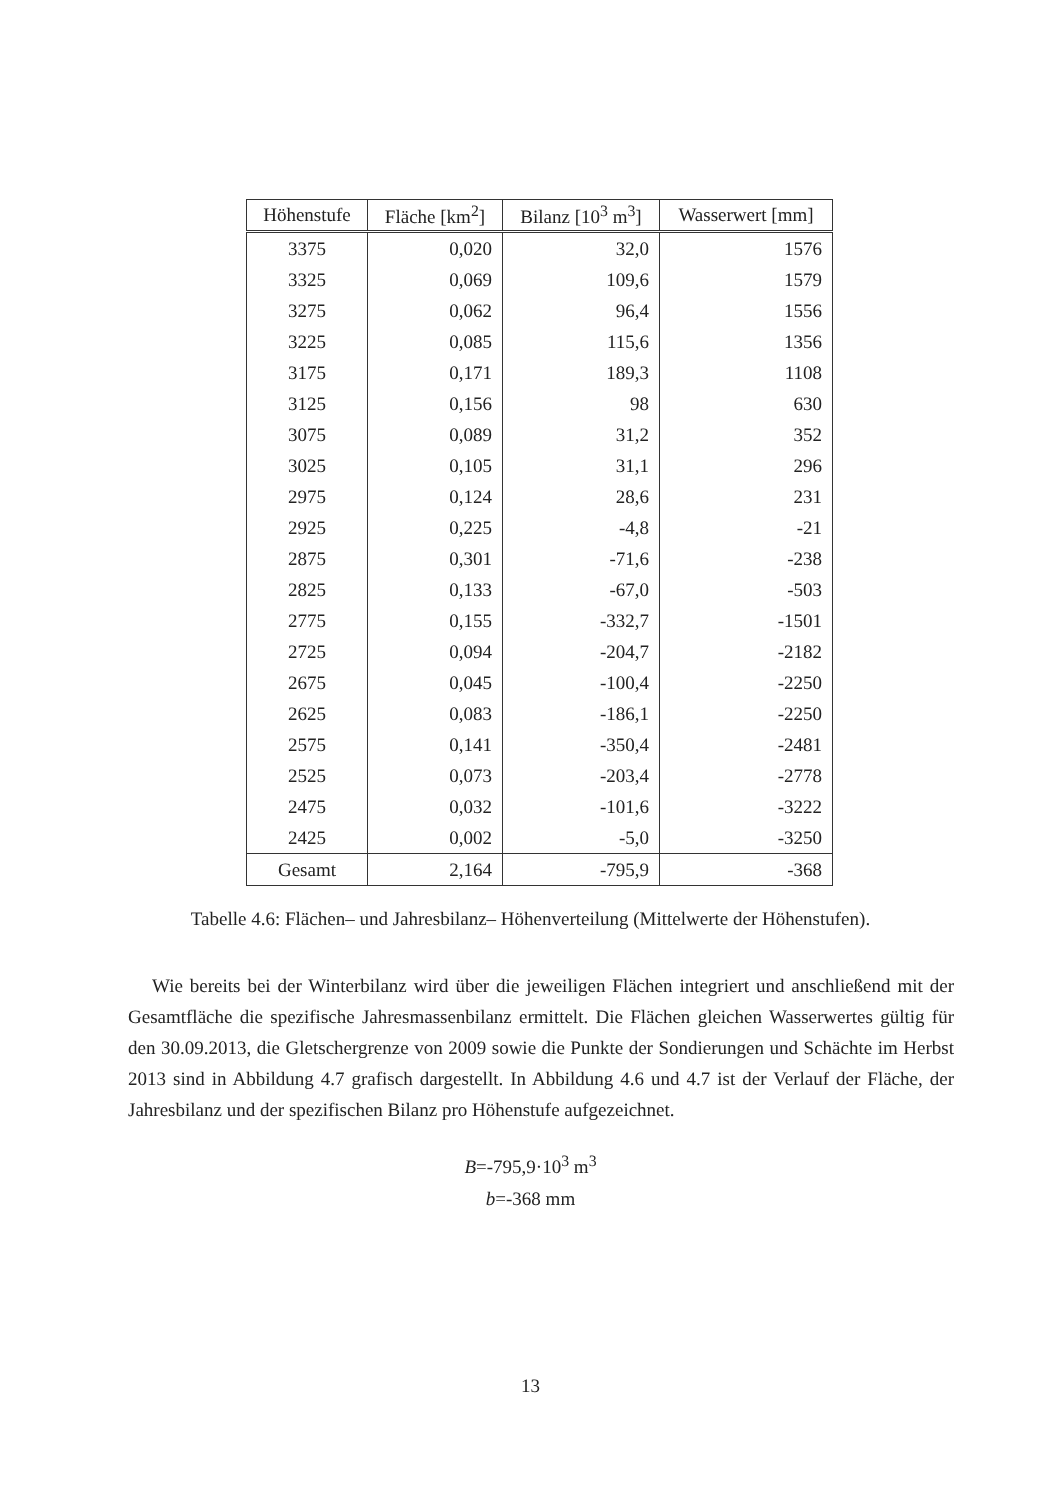| Höhenstufe | Fläche [km<sup>2</sup>] | Bilanz [10<sup>3</sup> m<sup>3</sup>] | Wasserwert [mm] |
| --- | --- | --- | --- |
| 3375 | 0,020 | 32,0 | 1576 |
| 3325 | 0,069 | 109,6 | 1579 |
| 3275 | 0,062 | 96,4 | 1556 |
| 3225 | 0,085 | 115,6 | 1356 |
| 3175 | 0,171 | 189,3 | 1108 |
| 3125 | 0,156 | 98 | 630 |
| 3075 | 0,089 | 31,2 | 352 |
| 3025 | 0,105 | 31,1 | 296 |
| 2975 | 0,124 | 28,6 | 231 |
| 2925 | 0,225 | -4,8 | -21 |
| 2875 | 0,301 | -71,6 | -238 |
| 2825 | 0,133 | -67,0 | -503 |
| 2775 | 0,155 | -332,7 | -1501 |
| 2725 | 0,094 | -204,7 | -2182 |
| 2675 | 0,045 | -100,4 | -2250 |
| 2625 | 0,083 | -186,1 | -2250 |
| 2575 | 0,141 | -350,4 | -2481 |
| 2525 | 0,073 | -203,4 | -2778 |
| 2475 | 0,032 | -101,6 | -3222 |
| 2425 | 0,002 | -5,0 | -3250 |
| Gesamt | 2,164 | -795,9 | -368 |
Tabelle 4.6: Flächen– und Jahresbilanz– Höhenverteilung (Mittelwerte der Höhenstufen).
Wie bereits bei der Winterbilanz wird über die jeweiligen Flächen integriert und anschließend mit der Gesamtfläche die spezifische Jahresmassenbilanz ermittelt. Die Flächen gleichen Wasserwertes gültig für den 30.09.2013, die Gletschergrenze von 2009 sowie die Punkte der Sondierungen und Schächte im Herbst 2013 sind in Abbildung 4.7 grafisch dargestellt. In Abbildung 4.6 und 4.7 ist der Verlauf der Fläche, der Jahresbilanz und der spezifischen Bilanz pro Höhenstufe aufgezeichnet.
B=-795,9·10<sup>3</sup> m<sup>3</sup>
b=-368 mm
13